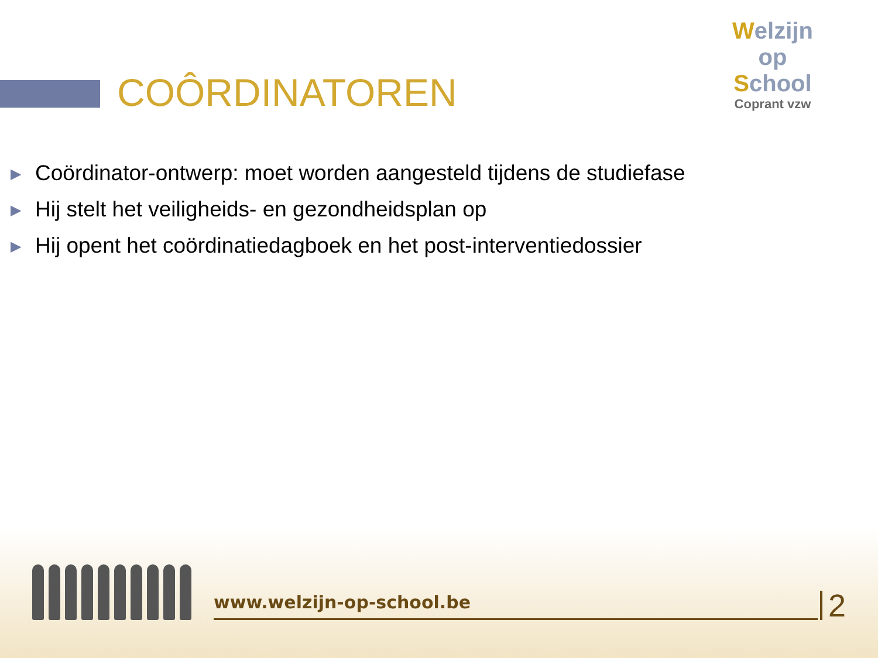COÔRDINATOREN
Welzijn
op
School
Coprant vzw
▶ Coördinator-ontwerp: moet worden aangesteld tijdens de studiefase
▶ Hij stelt het veiligheids- en gezondheidsplan op
▶ Hij opent het coördinatiedagboek en het post-interventiedossier
www.welzijn-op-school.be
2